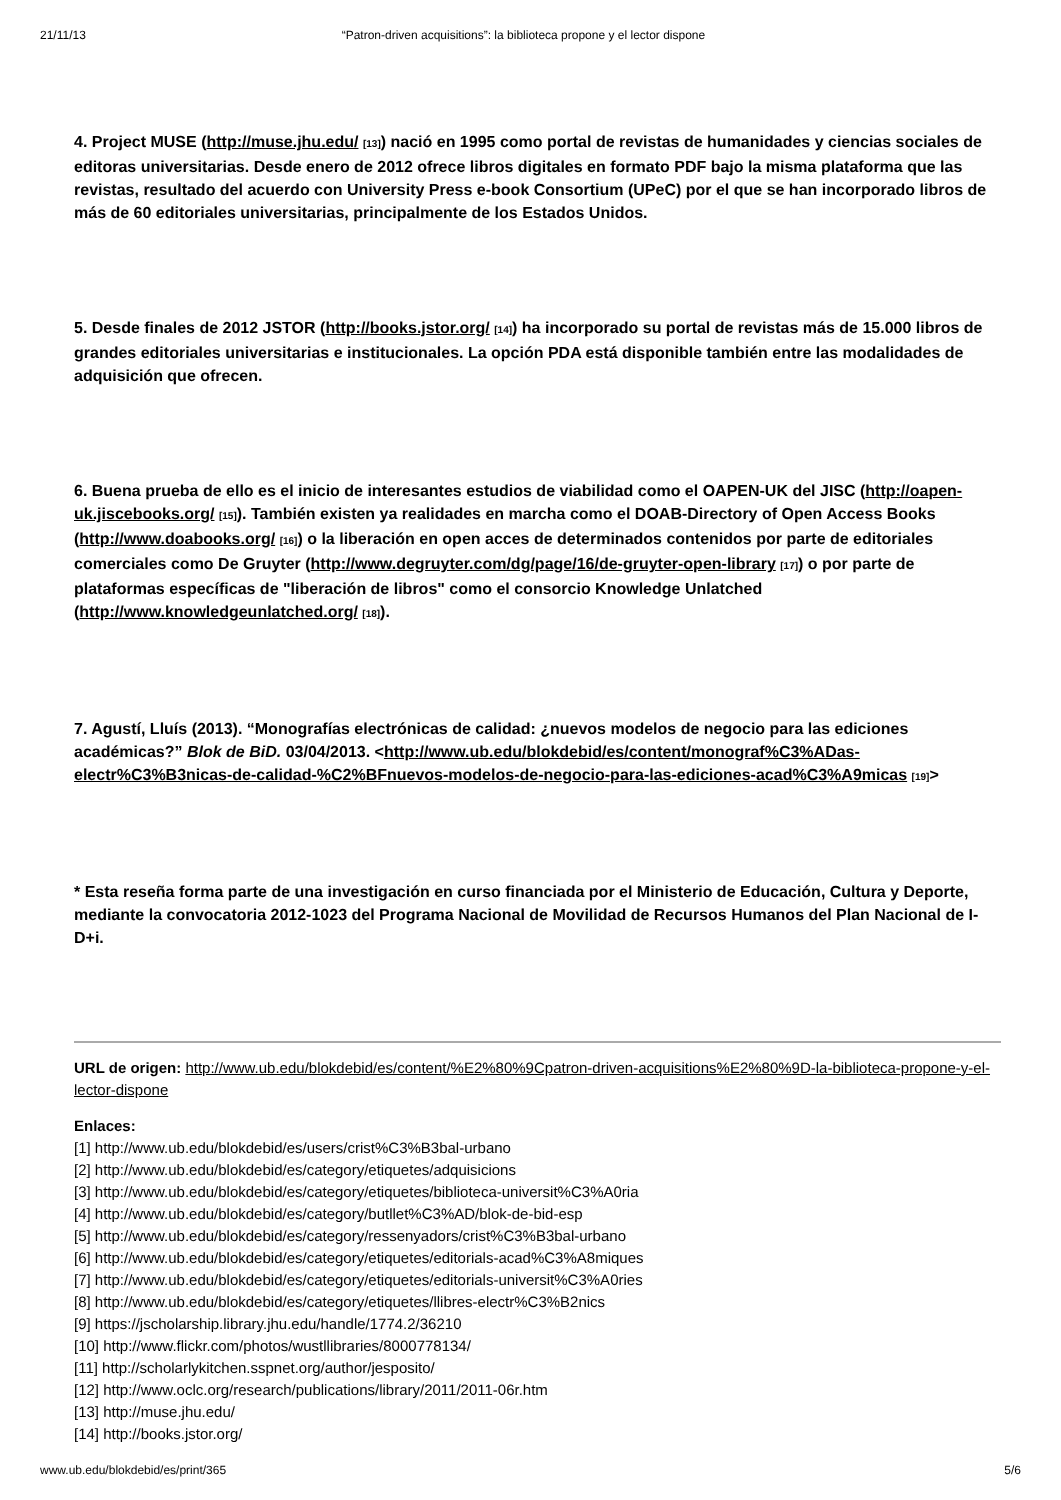21/11/13 “Patron-driven acquisitions”: la biblioteca propone y el lector dispone
4. Project MUSE (http://muse.jhu.edu/ [13]) nació en 1995 como portal de revistas de humanidades y ciencias sociales de editoras universitarias. Desde enero de 2012 ofrece libros digitales en formato PDF bajo la misma plataforma que las revistas, resultado del acuerdo con University Press e-book Consortium (UPeC) por el que se han incorporado libros de más de 60 editoriales universitarias, principalmente de los Estados Unidos.
5. Desde finales de 2012 JSTOR (http://books.jstor.org/ [14]) ha incorporado su portal de revistas más de 15.000 libros de grandes editoriales universitarias e institucionales. La opción PDA está disponible también entre las modalidades de adquisición que ofrecen.
6. Buena prueba de ello es el inicio de interesantes estudios de viabilidad como el OAPEN-UK del JISC (http://oapen-uk.jiscebooks.org/ [15]). También existen ya realidades en marcha como el DOAB-Directory of Open Access Books (http://www.doabooks.org/ [16]) o la liberación en open acces de determinados contenidos por parte de editoriales comerciales como De Gruyter (http://www.degruyter.com/dg/page/16/de-gruyter-open-library [17]) o por parte de plataformas específicas de "liberación de libros" como el consorcio Knowledge Unlatched (http://www.knowledgeunlatched.org/ [18]).
7. Agustí, Lluís (2013). “Monografías electrónicas de calidad: ¿nuevos modelos de negocio para las ediciones académicas?” Blok de BiD. 03/04/2013. <http://www.ub.edu/blokdebid/es/content/monograf%C3%ADas-electr%C3%B3nicas-de-calidad-%C2%BFnuevos-modelos-de-negocio-para-las-ediciones-acad%C3%A9micas [19]>
* Esta reseña forma parte de una investigación en curso financiada por el Ministerio de Educación, Cultura y Deporte, mediante la convocatoria 2012-1023 del Programa Nacional de Movilidad de Recursos Humanos del Plan Nacional de I-D+i.
URL de origen: http://www.ub.edu/blokdebid/es/content/%E2%80%9Cpatron-driven-acquisitions%E2%80%9D-la-biblioteca-propone-y-el-lector-dispone
Enlaces:
[1] http://www.ub.edu/blokdebid/es/users/crist%C3%B3bal-urbano
[2] http://www.ub.edu/blokdebid/es/category/etiquetes/adquisicions
[3] http://www.ub.edu/blokdebid/es/category/etiquetes/biblioteca-universit%C3%A0ria
[4] http://www.ub.edu/blokdebid/es/category/butllet%C3%AD/blok-de-bid-esp
[5] http://www.ub.edu/blokdebid/es/category/ressenyadors/crist%C3%B3bal-urbano
[6] http://www.ub.edu/blokdebid/es/category/etiquetes/editorials-acad%C3%A8miques
[7] http://www.ub.edu/blokdebid/es/category/etiquetes/editorials-universit%C3%A0ries
[8] http://www.ub.edu/blokdebid/es/category/etiquetes/llibres-electr%C3%B2nics
[9] https://jscholarship.library.jhu.edu/handle/1774.2/36210
[10] http://www.flickr.com/photos/wustllibraries/8000778134/
[11] http://scholarlykitchen.sspnet.org/author/jesposito/
[12] http://www.oclc.org/research/publications/library/2011/2011-06r.htm
[13] http://muse.jhu.edu/
[14] http://books.jstor.org/
www.ub.edu/blokdebid/es/print/365 5/6